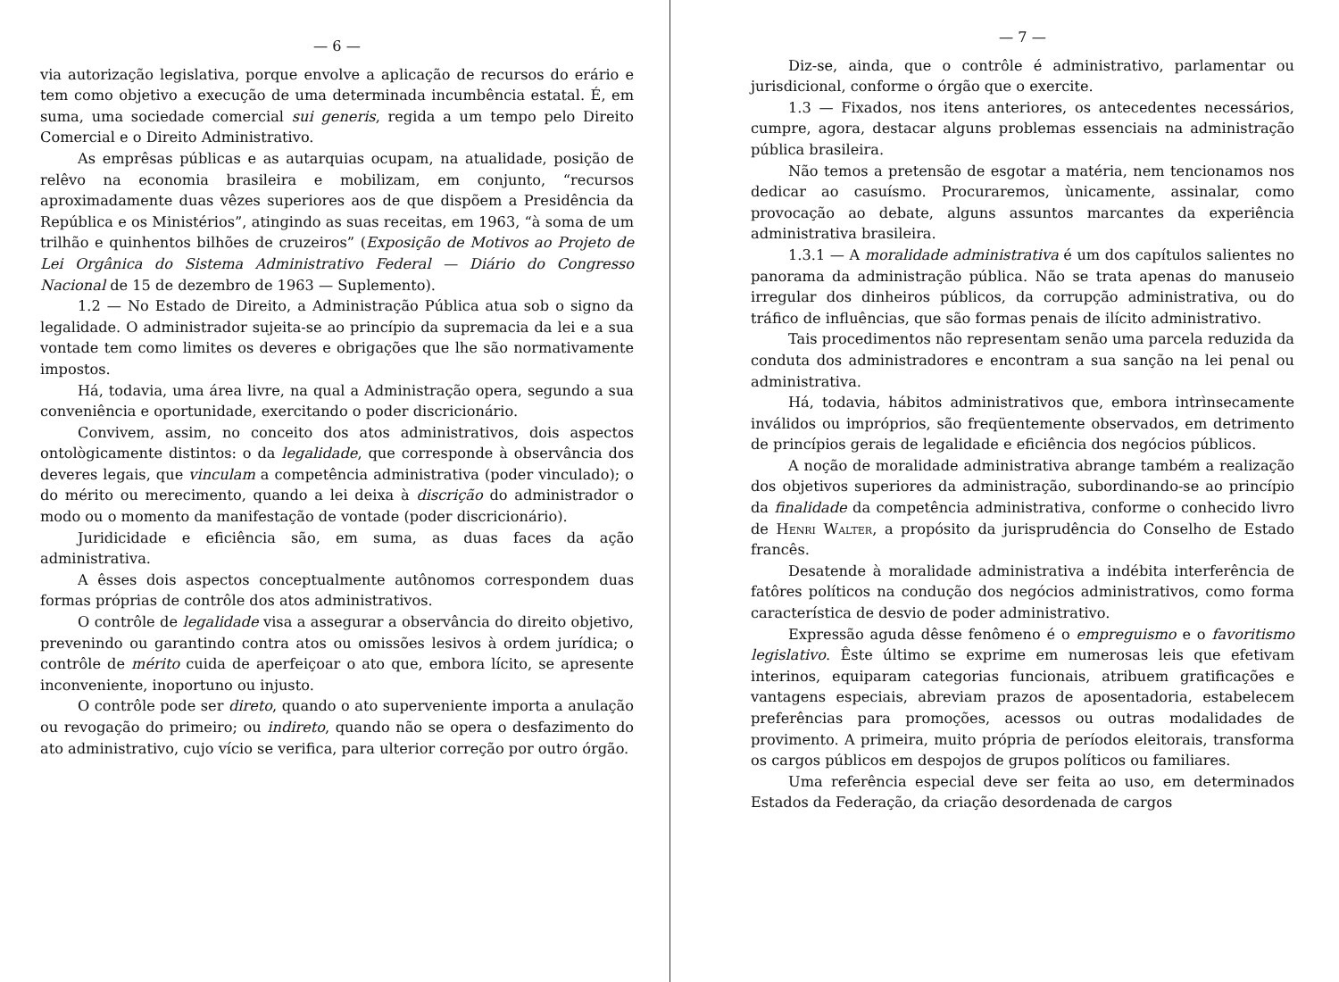— 6 —
via autorização legislativa, porque envolve a aplicação de recursos do erário e tem como objetivo a execução de uma determinada incumbência estatal. É, em suma, uma sociedade comercial sui generis, regida a um tempo pelo Direito Comercial e o Direito Administrativo.
As emprêsas públicas e as autarquias ocupam, na atualidade, posição de relêvo na economia brasileira e mobilizam, em conjunto, “recursos aproximadamente duas vêzes superiores aos de que dispõem a Presidência da República e os Ministérios”, atingindo as suas receitas, em 1963, “à soma de um trilhão e quinhentos bilhões de cruzeiros” (Exposição de Motivos ao Projeto de Lei Orgânica do Sistema Administrativo Federal — Diário do Congresso Nacional de 15 de dezembro de 1963 — Suplemento).
1.2 — No Estado de Direito, a Administração Pública atua sob o signo da legalidade. O administrador sujeita-se ao princípio da supremacia da lei e a sua vontade tem como limites os deveres e obrigações que lhe são normativamente impostos.
Há, todavia, uma área livre, na qual a Administração opera, segundo a sua conveniência e oportunidade, exercitando o poder discricionário.
Convivem, assim, no conceito dos atos administrativos, dois aspectos ontològicamente distintos: o da legalidade, que corresponde à observância dos deveres legais, que vinculam a competência administrativa (poder vinculado); o do mérito ou merecimento, quando a lei deixa à discrição do administrador o modo ou o momento da manifestação de vontade (poder discricionário).
Juridicidade e eficiência são, em suma, as duas faces da ação administrativa.
A êsses dois aspectos conceptualmente autônomos correspondem duas formas próprias de contrôle dos atos administrativos.
O contrôle de legalidade visa a assegurar a observância do direito objetivo, prevenindo ou garantindo contra atos ou omissões lesivos à ordem jurídica; o contrôle de mérito cuida de aperfeiçoar o ato que, embora lícito, se apresente inconveniente, inoportuno ou injusto.
O contrôle pode ser direto, quando o ato superveniente importa a anulação ou revogação do primeiro; ou indireto, quando não se opera o desfazimento do ato administrativo, cujo vício se verifica, para ulterior correção por outro órgão.
— 7 —
Diz-se, ainda, que o contrôle é administrativo, parlamentar ou jurisdicional, conforme o órgão que o exercite.
1.3 — Fixados, nos itens anteriores, os antecedentes necessários, cumpre, agora, destacar alguns problemas essenciais na administração pública brasileira.
Não temos a pretensão de esgotar a matéria, nem tencionamos nos dedicar ao casuísmo. Procuraremos, ùnicamente, assinalar, como provocação ao debate, alguns assuntos marcantes da experiência administrativa brasileira.
1.3.1 — A moralidade administrativa é um dos capítulos salientes no panorama da administração pública. Não se trata apenas do manuseio irregular dos dinheiros públicos, da corrupção administrativa, ou do tráfico de influências, que são formas penais de ilícito administrativo.
Tais procedimentos não representam senão uma parcela reduzida da conduta dos administradores e encontram a sua sanção na lei penal ou administrativa.
Há, todavia, hábitos administrativos que, embora intrìnsecamente inválidos ou impróprios, são freqüentemente observados, em detrimento de princípios gerais de legalidade e eficiência dos negócios públicos.
A noção de moralidade administrativa abrange também a realização dos objetivos superiores da administração, subordinando-se ao princípio da finalidade da competência administrativa, conforme o conhecido livro de Henri Walter, a propósito da jurisprudência do Conselho de Estado francês.
Desatende à moralidade administrativa a indébita interferência de fatôres políticos na condução dos negócios administrativos, como forma característica de desvio de poder administrativo.
Expressão aguda dêsse fenômeno é o empreguismo e o favoritismo legislativo. Êste último se exprime em numerosas leis que efetivam interinos, equiparam categorias funcionais, atribuem gratificações e vantagens especiais, abreviam prazos de aposentadoria, estabelecem preferências para promoções, acessos ou outras modalidades de provimento. A primeira, muito própria de períodos eleitorais, transforma os cargos públicos em despojos de grupos políticos ou familiares.
Uma referência especial deve ser feita ao uso, em determinados Estados da Federação, da criação desordenada de cargos